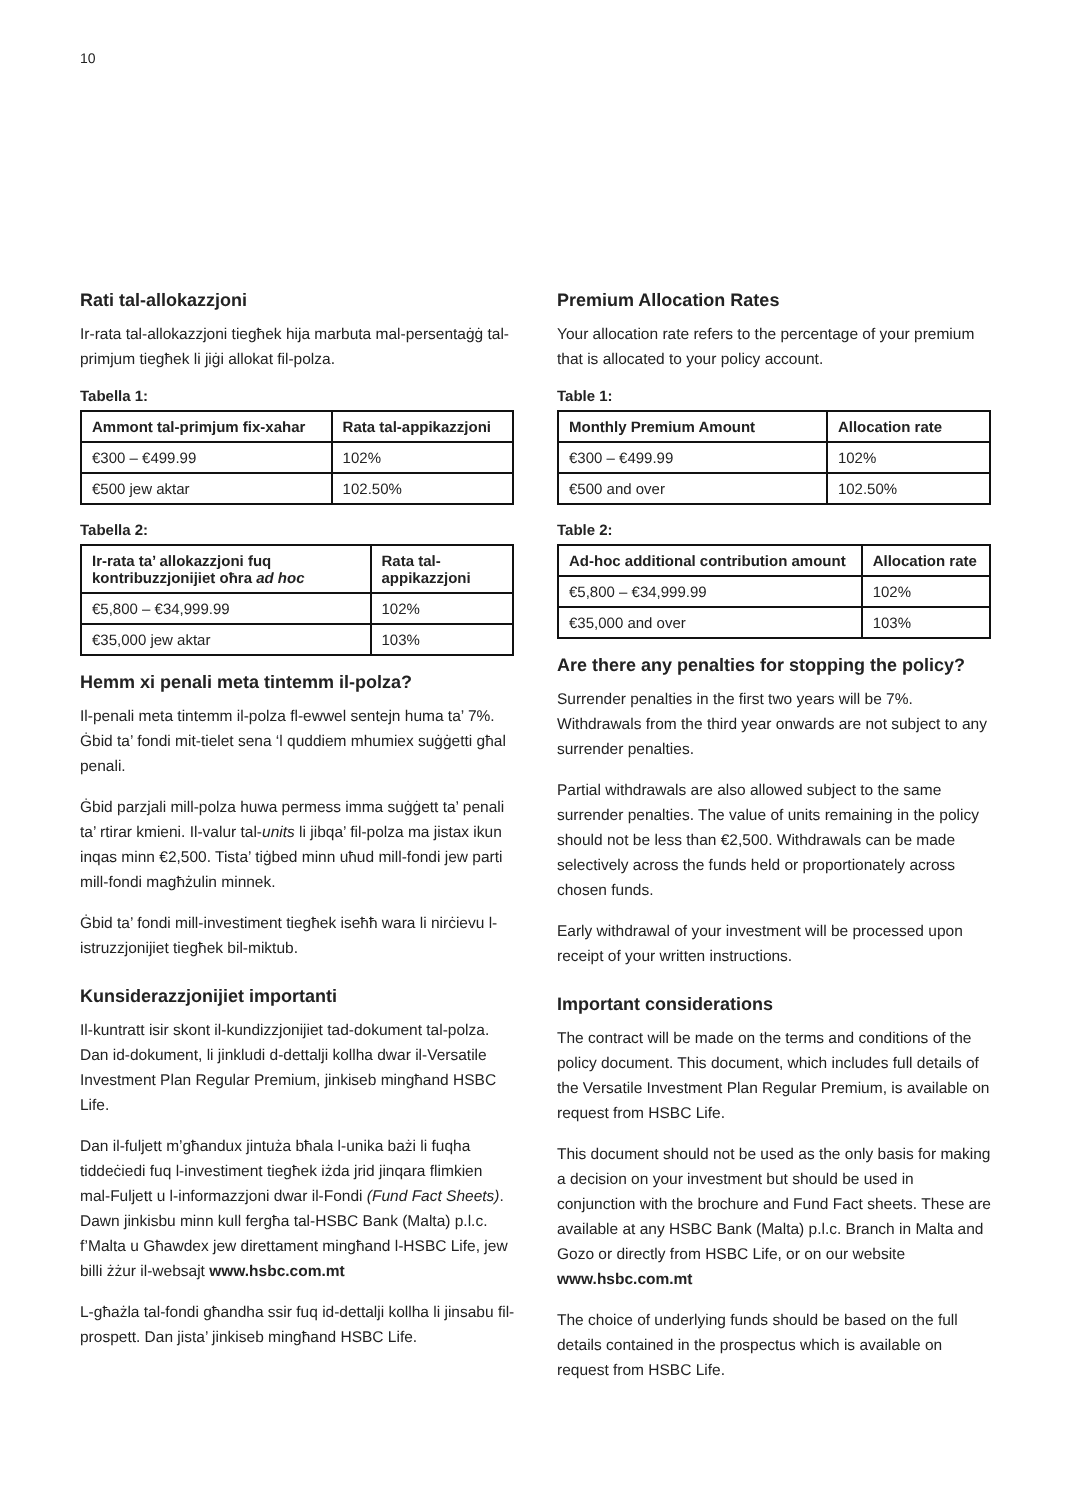10
Rati tal-allokazzjoni
Ir-rata tal-allokazzjoni tiegħek hija marbuta mal-persentaġġ tal-primjum tiegħek li jiġi allokat fil-polza.
Tabella 1:
| Ammont tal-primjum fix-xahar | Rata tal-appikazzjoni |
| --- | --- |
| €300 – €499.99 | 102% |
| €500 jew aktar | 102.50% |
Tabella 2:
| Ir-rata ta’ allokazzjoni fuq kontribuzzjonijiet oħra ad hoc | Rata tal-appikazzjoni |
| --- | --- |
| €5,800 – €34,999.99 | 102% |
| €35,000 jew aktar | 103% |
Hemm xi penali meta tintemm il-polza?
Il-penali meta tintemm il-polza fl-ewwel sentejn huma ta’ 7%. Ġbid ta’ fondi mit-tielet sena ‘l quddiem mhumiex suġġetti għal penali.
Ġbid parzjali mill-polza huwa permess imma suġġett ta’ penali ta’ rtirar kmieni. Il-valur tal-units li jibqa’ fil-polza ma jistax ikun inqas minn €2,500. Tista’ tiġbed minn uħud mill-fondi jew parti mill-fondi magħżulin minnek.
Ġbid ta’ fondi mill-investiment tiegħek iseħħ wara li nirċievu l-istruzzjonijiet tiegħek bil-miktub.
Kunsiderazzjonijiet importanti
Il-kuntratt isir skont il-kundizzjonijiet tad-dokument tal-polza. Dan id-dokument, li jinkludi d-dettalji kollha dwar il-Versatile Investment Plan Regular Premium, jinkiseb mingħand HSBC Life.
Dan il-fuljett m’għandux jintuża bħala l-unika bażi li fuqha tiddeċiedi fuq l-investiment tiegħek iżda jrid jinqara flimkien mal-Fuljett u l-informazzjoni dwar il-Fondi (Fund Fact Sheets). Dawn jinkisbu minn kull fergħa tal-HSBC Bank (Malta) p.l.c. f’Malta u Għawdex jew direttament mingħand l-HSBC Life, jew billi żżur il-websajt www.hsbc.com.mt
L-għażla tal-fondi għandha ssir fuq id-dettalji kollha li jinsabu fil-prospett. Dan jista’ jinkiseb mingħand HSBC Life.
Premium Allocation Rates
Your allocation rate refers to the percentage of your premium that is allocated to your policy account.
Table 1:
| Monthly Premium Amount | Allocation rate |
| --- | --- |
| €300 – €499.99 | 102% |
| €500 and over | 102.50% |
Table 2:
| Ad-hoc additional contribution amount | Allocation rate |
| --- | --- |
| €5,800 – €34,999.99 | 102% |
| €35,000 and over | 103% |
Are there any penalties for stopping the policy?
Surrender penalties in the first two years will be 7%. Withdrawals from the third year onwards are not subject to any surrender penalties.
Partial withdrawals are also allowed subject to the same surrender penalties. The value of units remaining in the policy should not be less than €2,500. Withdrawals can be made selectively across the funds held or proportionately across chosen funds.
Early withdrawal of your investment will be processed upon receipt of your written instructions.
Important considerations
The contract will be made on the terms and conditions of the policy document. This document, which includes full details of the Versatile Investment Plan Regular Premium, is available on request from HSBC Life.
This document should not be used as the only basis for making a decision on your investment but should be used in conjunction with the brochure and Fund Fact sheets. These are available at any HSBC Bank (Malta) p.l.c. Branch in Malta and Gozo or directly from HSBC Life, or on our website www.hsbc.com.mt
The choice of underlying funds should be based on the full details contained in the prospectus which is available on request from HSBC Life.